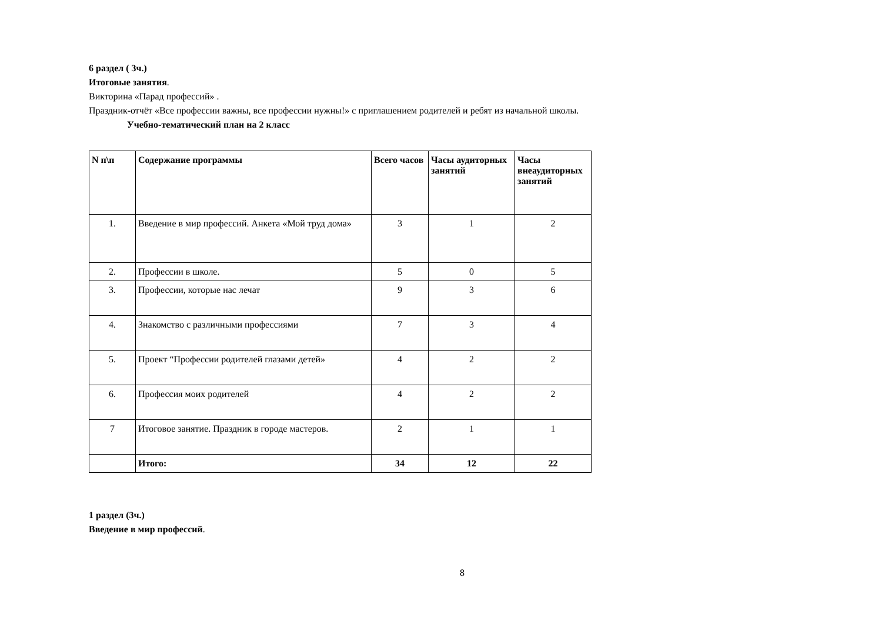6 раздел ( 3ч.)
Итоговые занятия.
Викторина «Парад профессий» .
Праздник-отчёт «Все профессии важны, все профессии нужны!» с приглашением родителей и ребят из начальной школы.
Учебно-тематический план на 2 класс
| N п\п | Содержание программы | Всего часов | Часы аудиторных занятий | Часы внеаудиторных занятий |
| --- | --- | --- | --- | --- |
| 1. | Введение в мир профессий. Анкета «Мой труд дома» | 3 | 1 | 2 |
| 2. | Профессии в школе. | 5 | 0 | 5 |
| 3. | Профессии, которые нас лечат | 9 | 3 | 6 |
| 4. | Знакомство с различными профессиями | 7 | 3 | 4 |
| 5. | Проект “Профессии родителей глазами детей» | 4 | 2 | 2 |
| 6. | Профессия моих родителей | 4 | 2 | 2 |
| 7 | Итоговое занятие. Праздник в городе мастеров. | 2 | 1 | 1 |
| | Итого: | 34 | 12 | 22 |
1 раздел (3ч.)
Введение в мир профессий.
8